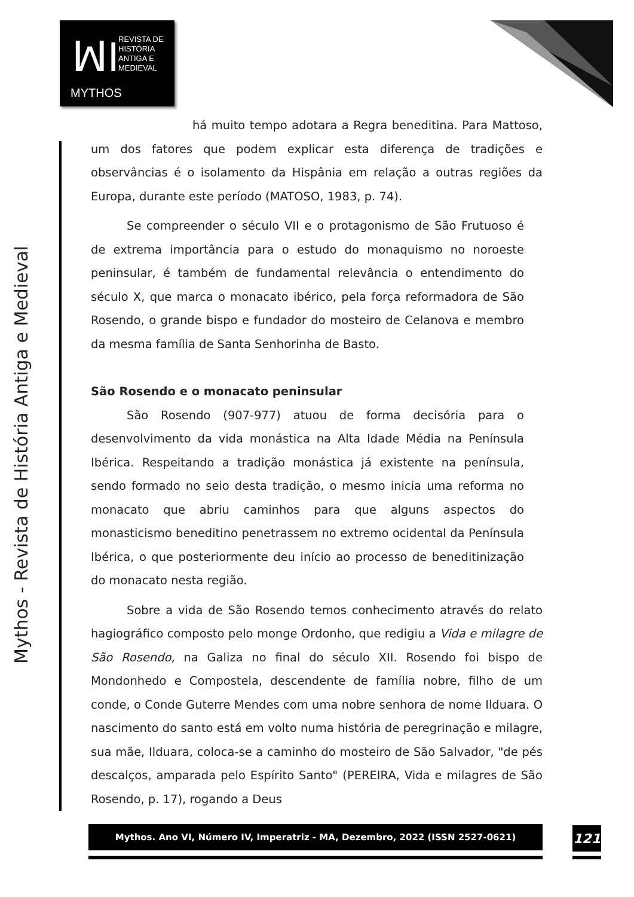ꟽI
REVISTA DE
HISTÓRIA
ANTIGA E
MEDIEVAL
MYTHOS
Mythos - Revista de História Antiga e Medieval
há muito tempo adotara a Regra beneditina. Para Mattoso, um dos fatores que podem explicar esta diferença de tradições e observâncias é o isolamento da Hispânia em relação a outras regiões da Europa, durante este período (MATOSO, 1983, p. 74).
Se compreender o século VII e o protagonismo de São Frutuoso é de extrema importância para o estudo do monaquismo no noroeste peninsular, é também de fundamental relevância o entendimento do século X, que marca o monacato ibérico, pela força reformadora de São Rosendo, o grande bispo e fundador do mosteiro de Celanova e membro da mesma família de Santa Senhorinha de Basto.
São Rosendo e o monacato peninsular
São Rosendo (907-977) atuou de forma decisória para o desenvolvimento da vida monástica na Alta Idade Média na Península Ibérica. Respeitando a tradição monástica já existente na península, sendo formado no seio desta tradição, o mesmo inicia uma reforma no monacato que abriu caminhos para que alguns aspectos do monasticismo beneditino penetrassem no extremo ocidental da Península Ibérica, o que posteriormente deu início ao processo de beneditinização do monacato nesta região.
Sobre a vida de São Rosendo temos conhecimento através do relato hagiográfico composto pelo monge Ordonho, que redigiu a Vida e milagre de São Rosendo, na Galiza no final do século XII. Rosendo foi bispo de Mondonhedo e Compostela, descendente de família nobre, filho de um conde, o Conde Guterre Mendes com uma nobre senhora de nome Ilduara. O nascimento do santo está em volto numa história de peregrinação e milagre, sua mãe, Ilduara, coloca-se a caminho do mosteiro de São Salvador, "de pés descalços, amparada pelo Espírito Santo" (PEREIRA, Vida e milagres de São Rosendo, p. 17), rogando a Deus
Mythos. Ano VI, Número IV, Imperatriz - MA, Dezembro, 2022 (ISSN 2527-0621) 121